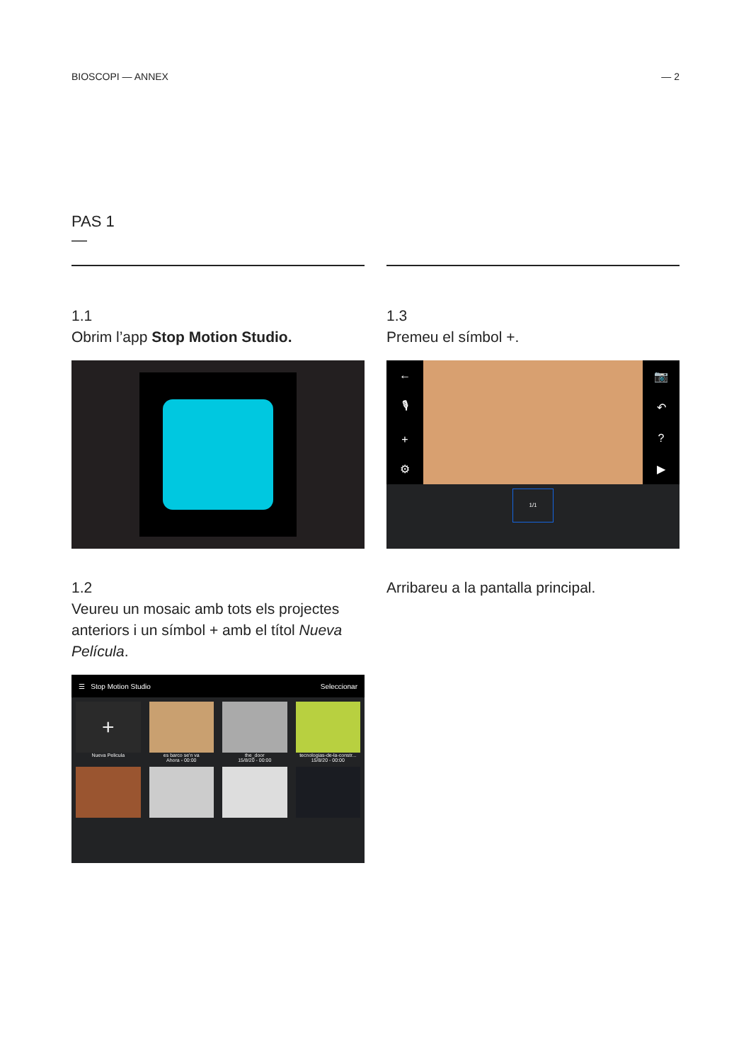BIOSCOPI — ANNEX — 2
PAS 1
—
1.1
Obrim l’app Stop Motion Studio.
1.2
Veureu un mosaic amb tots els projectes anteriors i un símbol + amb el títol Nueva Película.
☰ Stop Motion Studio Seleccionar
+
Nueva Pelicula
es barco se'n va
Ahora - 00:00
the_door
15/8/20 - 00:00
tecnologias-de-la-constr...
15/8/20 - 00:00
1.3
Premeu el símbol +.
←
🎙
+
⚙
📷
↶?
▶
1/1
Arribareu a la pantalla principal.